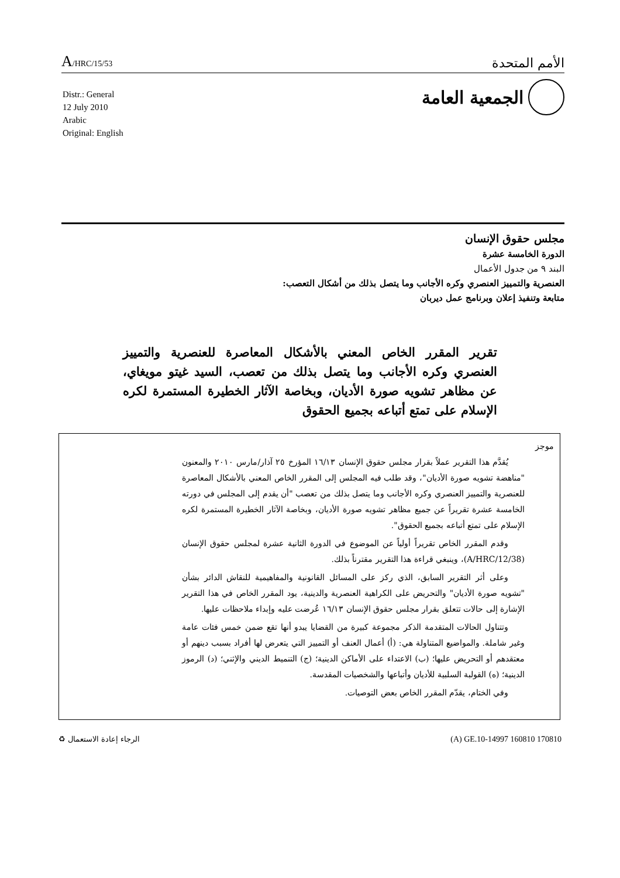A/HRC/15/53 الأمم المتحدة
الجمعية العامة
Distr.: General
12 July 2010
Arabic
Original: English
مجلس حقوق الإنسان
الدورة الخامسة عشرة
البند ٩ من جدول الأعمال
العنصرية والتمييز العنصري وكره الأجانب وما يتصل بذلك من أشكال التعصب:
متابعة وتنفيذ إعلان وبرنامج عمل ديربان
تقرير المقرر الخاص المعني بالأشكال المعاصرة للعنصرية والتمييز العنصري وكره الأجانب وما يتصل بذلك من تعصب، السيد غيتو مويغاي، عن مظاهر تشويه صورة الأديان، وبخاصة الآثار الخطيرة المستمرة لكره الإسلام على تمتع أتباعه بجميع الحقوق
موجز
يُقدَّم هذا التقرير عملاً بقرار مجلس حقوق الإنسان ١٦/١٣ المؤرخ ٢٥ آذار/مارس ٢٠١٠ والمعنون "مناهضة تشويه صورة الأديان"، وقد طلب فيه المجلس إلى المقرر الخاص المعني بالأشكال المعاصرة للعنصرية والتمييز العنصري وكره الأجانب وما يتصل بذلك من تعصب "أن يقدم إلى المجلس في دورته الخامسة عشرة تقريراً عن جميع مظاهر تشويه صورة الأديان، وبخاصة الآثار الخطيرة المستمرة لكره الإسلام على تمتع أتباعه بجميع الحقوق".
وقدم المقرر الخاص تقريراً أولياً عن الموضوع في الدورة الثانية عشرة لمجلس حقوق الإنسان (A/HRC/12/38)، وينبغي قراءة هذا التقرير مقترناً بذلك.
وعلى أثر التقرير السابق، الذي ركز على المسائل القانونية والمفاهيمية للنقاش الدائر بشأن "تشويه صورة الأديان" والتحريض على الكراهية العنصرية والدينية، يود المقرر الخاص في هذا التقرير الإشارة إلى حالات تتعلق بقرار مجلس حقوق الإنسان ١٦/١٣ عُرضت عليه وإبداء ملاحظات عليها.
وتتناول الحالات المتقدمة الذكر مجموعة كبيرة من القضايا يبدو أنها تقع ضمن خمس فئات عامة وغير شاملة. والمواضيع المتناولة هي: (أ) أعمال العنف أو التمييز التي يتعرض لها أفراد بسبب دينهم أو معتقدهم أو التحريض عليها؛ (ب) الاعتداء على الأماكن الدينية؛ (ج) التنميط الديني والإثني؛ (د) الرموز الدينية؛ (ه) القولبة السلبية للأديان وأتباعها والشخصيات المقدسة.
وفي الختام، يقدّم المقرر الخاص بعض التوصيات.
الرجاء إعادة الاستعمال ♻ (A) GE.10-14997 160810 170810